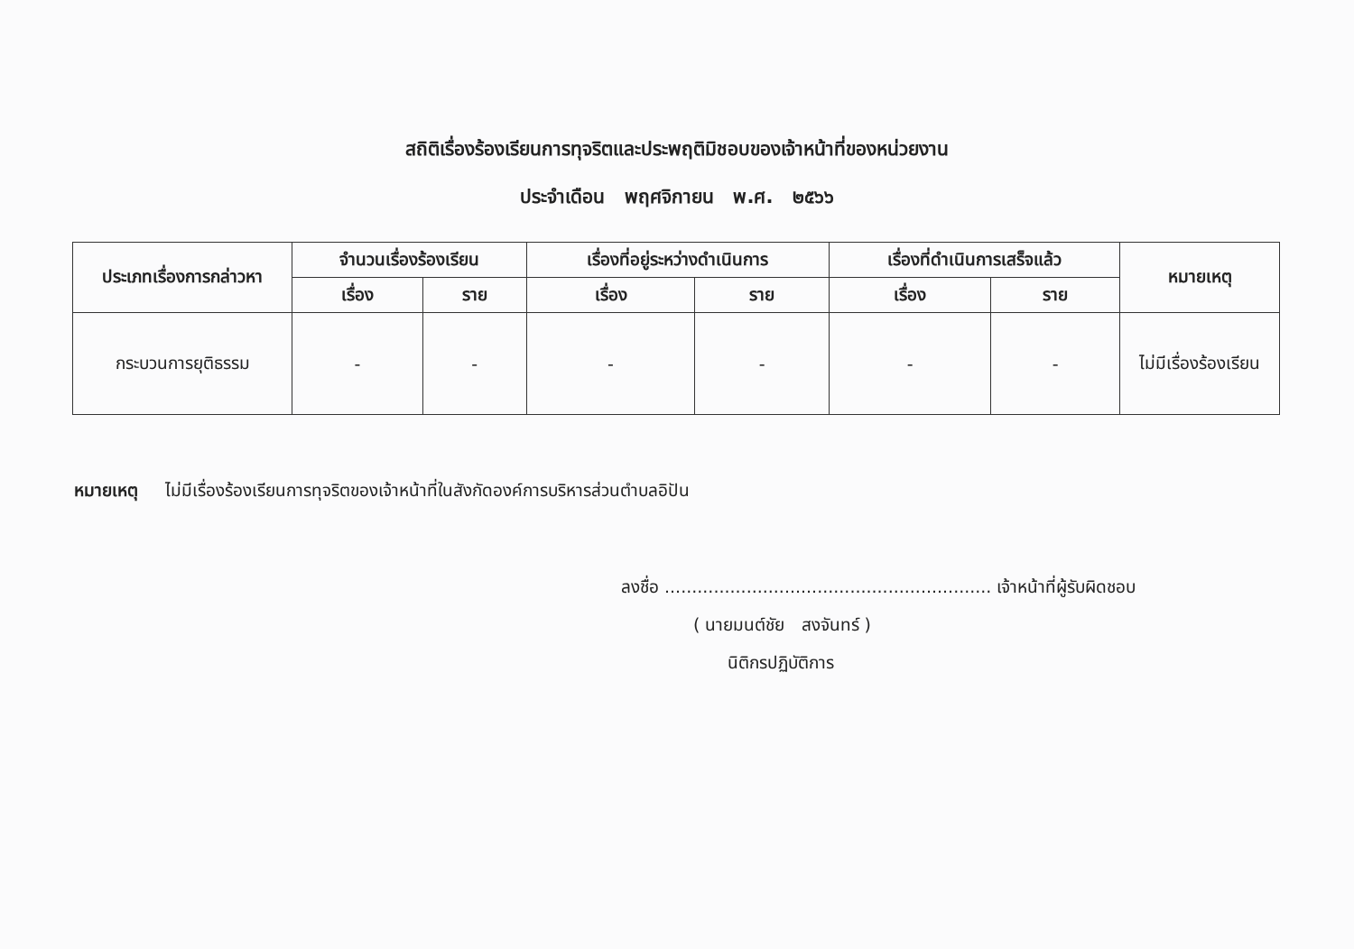สถิติเรื่องร้องเรียนการทุจริตและประพฤติมิชอบของเจ้าหน้าที่ของหน่วยงาน
ประจำเดือน พฤศจิกายน พ.ศ. ๒๕๖๖
| ประเภทเรื่องการกล่าวหา | จำนวนเรื่องร้องเรียน | | เรื่องที่อยู่ระหว่างดำเนินการ | | เรื่องที่ดำเนินการเสร็จแล้ว | | หมายเหตุ |
| --- | --- | --- | --- | --- | --- | --- | --- |
| | เรื่อง | ราย | เรื่อง | ราย | เรื่อง | ราย | |
| กระบวนการยุติธรรม | - | - | - | - | - | - | ไม่มีเรื่องร้องเรียน |
หมายเหตุ ไม่มีเรื่องร้องเรียนการทุจริตของเจ้าหน้าที่ในสังกัดองค์การบริหารส่วนตำบลอิปัน
ลงชื่อ ............................................................ เจ้าหน้าที่ผู้รับผิดชอบ
( นายมนต์ชัย สงจันทร์ )
นิติกรปฏิบัติการ